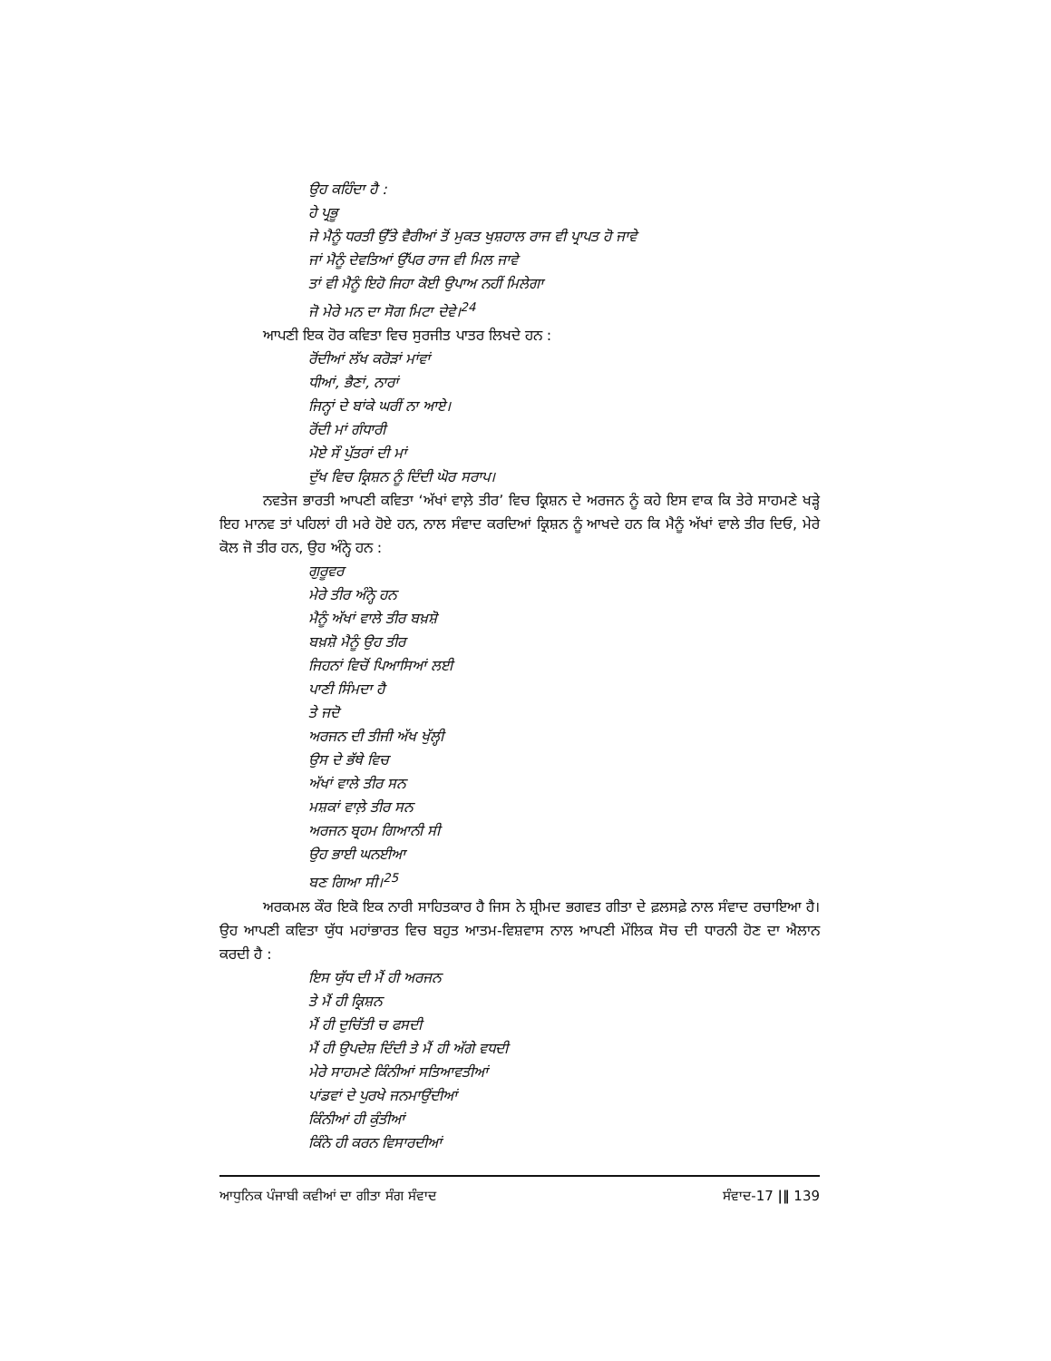ਉਹ ਕਹਿੰਦਾ ਹੈ :
ਹੇ ਪ੍ਰਭੂ
ਜੇ ਮੈਨੂੰ ਧਰਤੀ ਉੱਤੇ ਵੈਰੀਆਂ ਤੋਂ ਮੁਕਤ ਖੁਸ਼ਹਾਲ ਰਾਜ ਵੀ ਪ੍ਰਾਪਤ ਹੋ ਜਾਵੇ
ਜਾਂ ਮੈਨੂੰ ਦੇਵਤਿਆਂ ਉੱਪਰ ਰਾਜ ਵੀ ਮਿਲ ਜਾਵੇ
ਤਾਂ ਵੀ ਮੈਨੂੰ ਇਹੋ ਜਿਹਾ ਕੋਈ ਉਪਾਅ ਨਹੀਂ ਮਿਲੇਗਾ
ਜੋ ਮੇਰੇ ਮਨ ਦਾ ਸੋਗ ਮਿਟਾ ਦੇਵੇ।<sup>24</sup>
ਆਪਣੀ ਇਕ ਹੋਰ ਕਵਿਤਾ ਵਿਚ ਸੁਰਜੀਤ ਪਾਤਰ ਲਿਖਦੇ ਹਨ :
ਰੋਂਦੀਆਂ ਲੱਖ ਕਰੋੜਾਂ ਮਾਂਵਾਂ
ਧੀਆਂ, ਭੈਣਾਂ, ਨਾਰਾਂ
ਜਿਨ੍ਹਾਂ ਦੇ ਬਾਂਕੇ ਘਰੀਂ ਨਾ ਆਏ।
ਰੋਂਦੀ ਮਾਂ ਗੰਧਾਰੀ
ਮੋਏ ਸੌ ਪੁੱਤਰਾਂ ਦੀ ਮਾਂ
ਦੁੱਖ ਵਿਚ ਕ੍ਰਿਸ਼ਨ ਨੂੰ ਦਿੰਦੀ ਘੋਰ ਸਰਾਪ।
ਨਵਤੇਜ ਭਾਰਤੀ ਆਪਣੀ ਕਵਿਤਾ ‘ਅੱਖਾਂ ਵਾਲ਼ੇ ਤੀਰ’ ਵਿਚ ਕ੍ਰਿਸ਼ਨ ਦੇ ਅਰਜਨ ਨੂੰ ਕਹੇ ਇਸ ਵਾਕ ਕਿ ਤੇਰੇ ਸਾਹਮਣੇ ਖੜ੍ਹੇ ਇਹ ਮਾਨਵ ਤਾਂ ਪਹਿਲਾਂ ਹੀ ਮਰੇ ਹੋਏ ਹਨ, ਨਾਲ ਸੰਵਾਦ ਕਰਦਿਆਂ ਕ੍ਰਿਸ਼ਨ ਨੂੰ ਆਖਦੇ ਹਨ ਕਿ ਮੈਨੂੰ ਅੱਖਾਂ ਵਾਲੇ ਤੀਰ ਦਿਓ, ਮੇਰੇ ਕੋਲ ਜੋ ਤੀਰ ਹਨ, ਉਹ ਅੰਨ੍ਹੇ ਹਨ :
ਗੁਰੂਵਰ
ਮੇਰੇ ਤੀਰ ਅੰਨ੍ਹੇ ਹਨ
ਮੈਨੂੰ ਅੱਖਾਂ ਵਾਲੇ ਤੀਰ ਬਖ਼ਸ਼ੋ
ਬਖ਼ਸ਼ੋ ਮੈਨੂੰ ਉਹ ਤੀਰ
ਜਿਹਨਾਂ ਵਿਚੋਂ ਪਿਆਸਿਆਂ ਲਈ
ਪਾਣੀ ਸਿੰਮਦਾ ਹੈ
ਤੇ ਜਦੋ
ਅਰਜਨ ਦੀ ਤੀਜੀ ਅੱਖ ਖੁੱਲ੍ਹੀ
ਉਸ ਦੇ ਭੱਥੇ ਵਿਚ
ਅੱਖਾਂ ਵਾਲੇ ਤੀਰ ਸਨ
ਮਸ਼ਕਾਂ ਵਾਲ਼ੇ ਤੀਰ ਸਨ
ਅਰਜਨ ਬ੍ਰਹਮ ਗਿਆਨੀ ਸੀ
ਉਹ ਭਾਈ ਘਨਈਆ
ਬਣ ਗਿਆ ਸੀ।<sup>25</sup>
ਅਰਕਮਲ ਕੌਰ ਇਕੋ ਇਕ ਨਾਰੀ ਸਾਹਿਤਕਾਰ ਹੈ ਜਿਸ ਨੇ ਸ਼੍ਰੀਮਦ ਭਗਵਤ ਗੀਤਾ ਦੇ ਫ਼ਲਸਫ਼ੇ ਨਾਲ ਸੰਵਾਦ ਰਚਾਇਆ ਹੈ। ਉਹ ਆਪਣੀ ਕਵਿਤਾ ਯੁੱਧ ਮਹਾਂਭਾਰਤ ਵਿਚ ਬਹੁਤ ਆਤਮ-ਵਿਸ਼ਵਾਸ ਨਾਲ ਆਪਣੀ ਮੌਲਿਕ ਸੋਚ ਦੀ ਧਾਰਨੀ ਹੋਣ ਦਾ ਐਲਾਨ ਕਰਦੀ ਹੈ :
ਇਸ ਯੁੱਧ ਦੀ ਮੈਂ ਹੀ ਅਰਜਨ
ਤੇ ਮੈਂ ਹੀ ਕ੍ਰਿਸ਼ਨ
ਮੈਂ ਹੀ ਦੁਚਿੱਤੀ ਚ ਫਸਦੀ
ਮੈਂ ਹੀ ਉਪਦੇਸ਼ ਦਿੰਦੀ ਤੇ ਮੈਂ ਹੀ ਅੱਗੇ ਵਧਦੀ
ਮੇਰੇ ਸਾਹਮਣੇ ਕਿੰਨੀਆਂ ਸਤਿਆਵਤੀਆਂ
ਪਾਂਡਵਾਂ ਦੇ ਪੁਰਖੇ ਜਨਮਾਉਂਦੀਆਂ
ਕਿੰਨੀਆਂ ਹੀ ਕੁੰਤੀਆਂ
ਕਿੰਨੇ ਹੀ ਕਰਨ ਵਿਸਾਰਦੀਆਂ
ਆਧੁਨਿਕ ਪੰਜਾਬੀ ਕਵੀਆਂ ਦਾ ਗੀਤਾ ਸੰਗ ਸੰਵਾਦ ਸੰਵਾਦ-17 |‖ 139